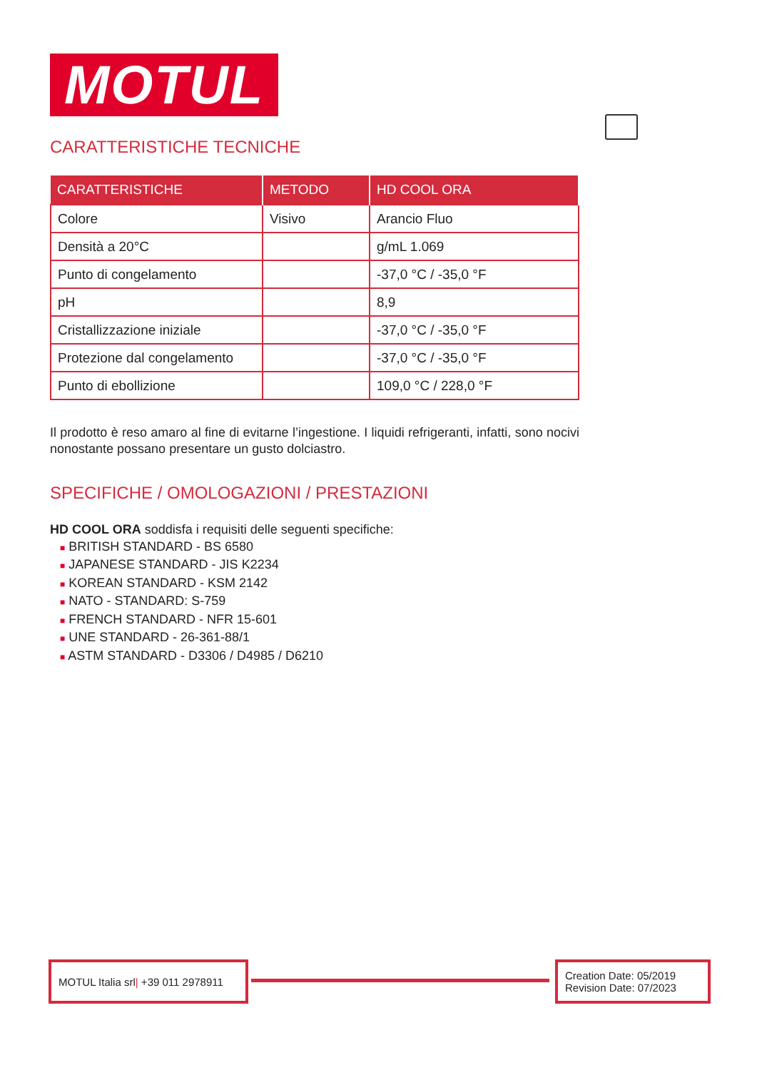MOTUL
CARATTERISTICHE TECNICHE
| CARATTERISTICHE | METODO | HD COOL ORA |
| --- | --- | --- |
| Colore | Visivo | Arancio Fluo |
| Densità a 20°C | | g/mL 1.069 |
| Punto di congelamento | | -37,0 °C / -35,0 °F |
| pH | | 8,9 |
| Cristallizzazione iniziale | | -37,0 °C / -35,0 °F |
| Protezione dal congelamento | | -37,0 °C / -35,0 °F |
| Punto di ebollizione | | 109,0 °C / 228,0 °F |
Il prodotto è reso amaro al fine di evitarne l’ingestione. I liquidi refrigeranti, infatti, sono nocivi nonostante possano presentare un gusto dolciastro.
SPECIFICHE / OMOLOGAZIONI / PRESTAZIONI
HD COOL ORA soddisfa i requisiti delle seguenti specifiche:
■ BRITISH STANDARD - BS 6580
■ JAPANESE STANDARD - JIS K2234
■ KOREAN STANDARD - KSM 2142
■ NATO - STANDARD: S-759
■ FRENCH STANDARD - NFR 15-601
■ UNE STANDARD - 26-361-88/1
■ ASTM STANDARD - D3306 / D4985 / D6210
MOTUL Italia srl | +39 011 2978911
Creation Date: 05/2019
Revision Date: 07/2023